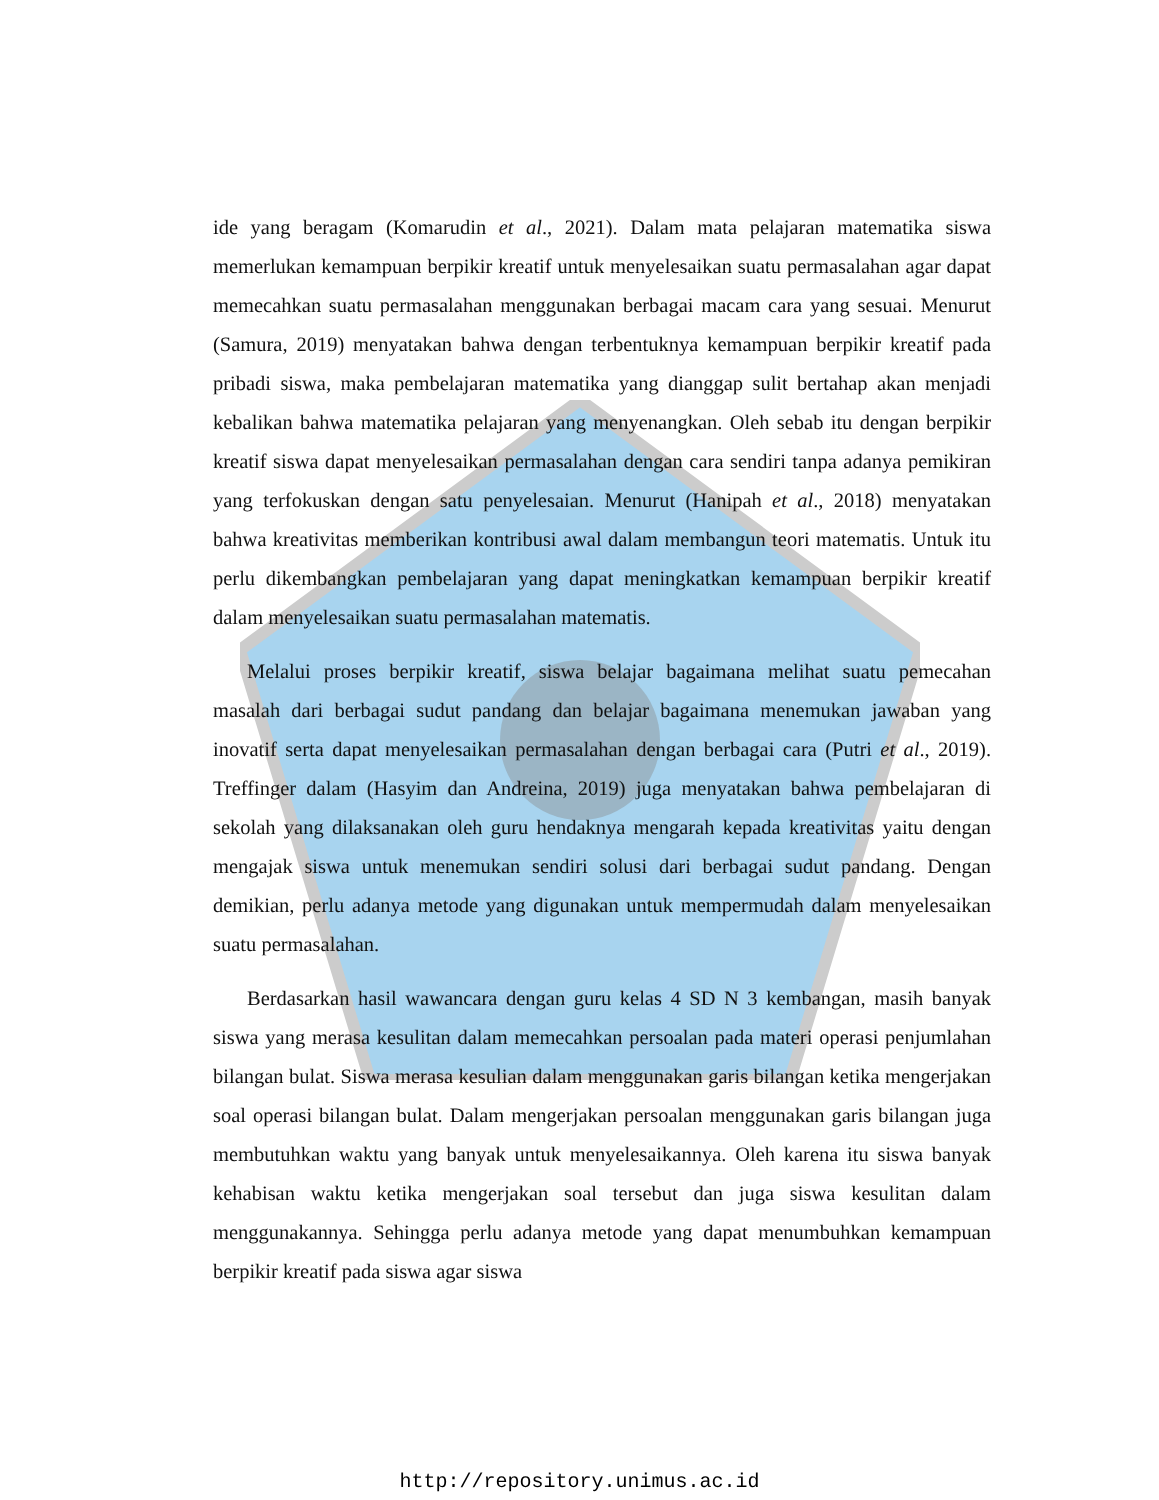ide yang beragam (Komarudin et al., 2021). Dalam mata pelajaran matematika siswa memerlukan kemampuan berpikir kreatif untuk menyelesaikan suatu permasalahan agar dapat memecahkan suatu permasalahan menggunakan berbagai macam cara yang sesuai. Menurut (Samura, 2019) menyatakan bahwa dengan terbentuknya kemampuan berpikir kreatif pada pribadi siswa, maka pembelajaran matematika yang dianggap sulit bertahap akan menjadi kebalikan bahwa matematika pelajaran yang menyenangkan. Oleh sebab itu dengan berpikir kreatif siswa dapat menyelesaikan permasalahan dengan cara sendiri tanpa adanya pemikiran yang terfokuskan dengan satu penyelesaian. Menurut (Hanipah et al., 2018) menyatakan bahwa kreativitas memberikan kontribusi awal dalam membangun teori matematis. Untuk itu perlu dikembangkan pembelajaran yang dapat meningkatkan kemampuan berpikir kreatif dalam menyelesaikan suatu permasalahan matematis.
Melalui proses berpikir kreatif, siswa belajar bagaimana melihat suatu pemecahan masalah dari berbagai sudut pandang dan belajar bagaimana menemukan jawaban yang inovatif serta dapat menyelesaikan permasalahan dengan berbagai cara (Putri et al., 2019). Treffinger dalam (Hasyim dan Andreina, 2019) juga menyatakan bahwa pembelajaran di sekolah yang dilaksanakan oleh guru hendaknya mengarah kepada kreativitas yaitu dengan mengajak siswa untuk menemukan sendiri solusi dari berbagai sudut pandang. Dengan demikian, perlu adanya metode yang digunakan untuk mempermudah dalam menyelesaikan suatu permasalahan.
Berdasarkan hasil wawancara dengan guru kelas 4 SD N 3 kembangan, masih banyak siswa yang merasa kesulitan dalam memecahkan persoalan pada materi operasi penjumlahan bilangan bulat. Siswa merasa kesulian dalam menggunakan garis bilangan ketika mengerjakan soal operasi bilangan bulat. Dalam mengerjakan persoalan menggunakan garis bilangan juga membutuhkan waktu yang banyak untuk menyelesaikannya. Oleh karena itu siswa banyak kehabisan waktu ketika mengerjakan soal tersebut dan juga siswa kesulitan dalam menggunakannya. Sehingga perlu adanya metode yang dapat menumbuhkan kemampuan berpikir kreatif pada siswa agar siswa
http://repository.unimus.ac.id